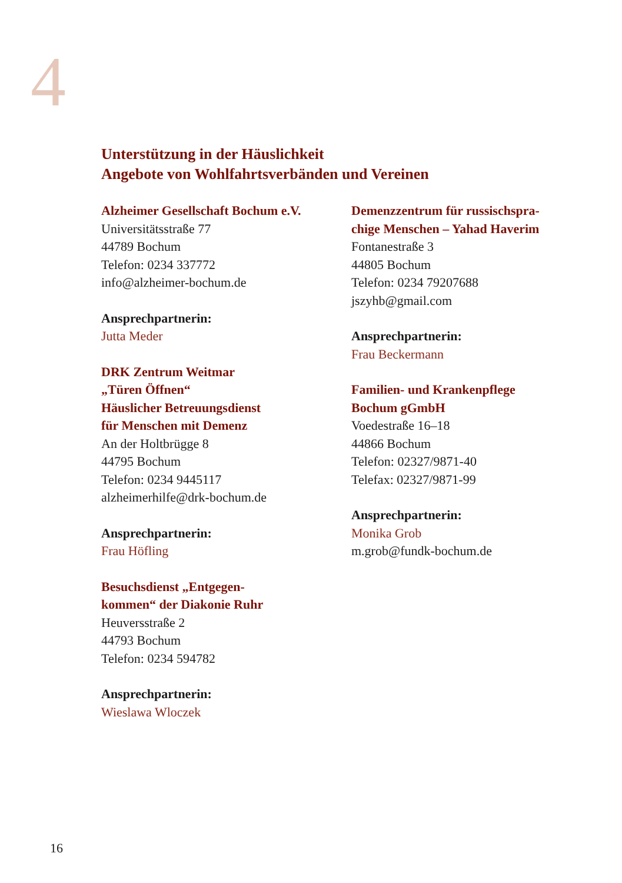4
Unterstützung in der Häuslichkeit
Angebote von Wohlfahrtsverbänden und Vereinen
Alzheimer Gesellschaft Bochum e.V.
Universitätsstraße 77
44789 Bochum
Telefon: 0234 337772
info@alzheimer-bochum.de
Ansprechpartnerin:
Jutta Meder
DRK Zentrum Weitmar
„Türen Öffnen“
Häuslicher Betreuungsdienst
für Menschen mit Demenz
An der Holtbrügge 8
44795 Bochum
Telefon: 0234 9445117
alzheimerhilfe@drk-bochum.de
Ansprechpartnerin:
Frau Höfling
Besuchsdienst „Entgegen-
kommen“ der Diakonie Ruhr
Heuversstraße 2
44793 Bochum
Telefon: 0234 594782
Ansprechpartnerin:
Wieslawa Wloczek
Demenzzentrum für russischspra-
chige Menschen – Yahad Haverim
Fontanestraße 3
44805 Bochum
Telefon: 0234 79207688
jszyhb@gmail.com
Ansprechpartnerin:
Frau Beckermann
Familien- und Krankenpflege
Bochum gGmbH
Voedestraße 16–18
44866 Bochum
Telefon: 02327/9871-40
Telefax: 02327/9871-99
Ansprechpartnerin:
Monika Grob
m.grob@fundk-bochum.de
16